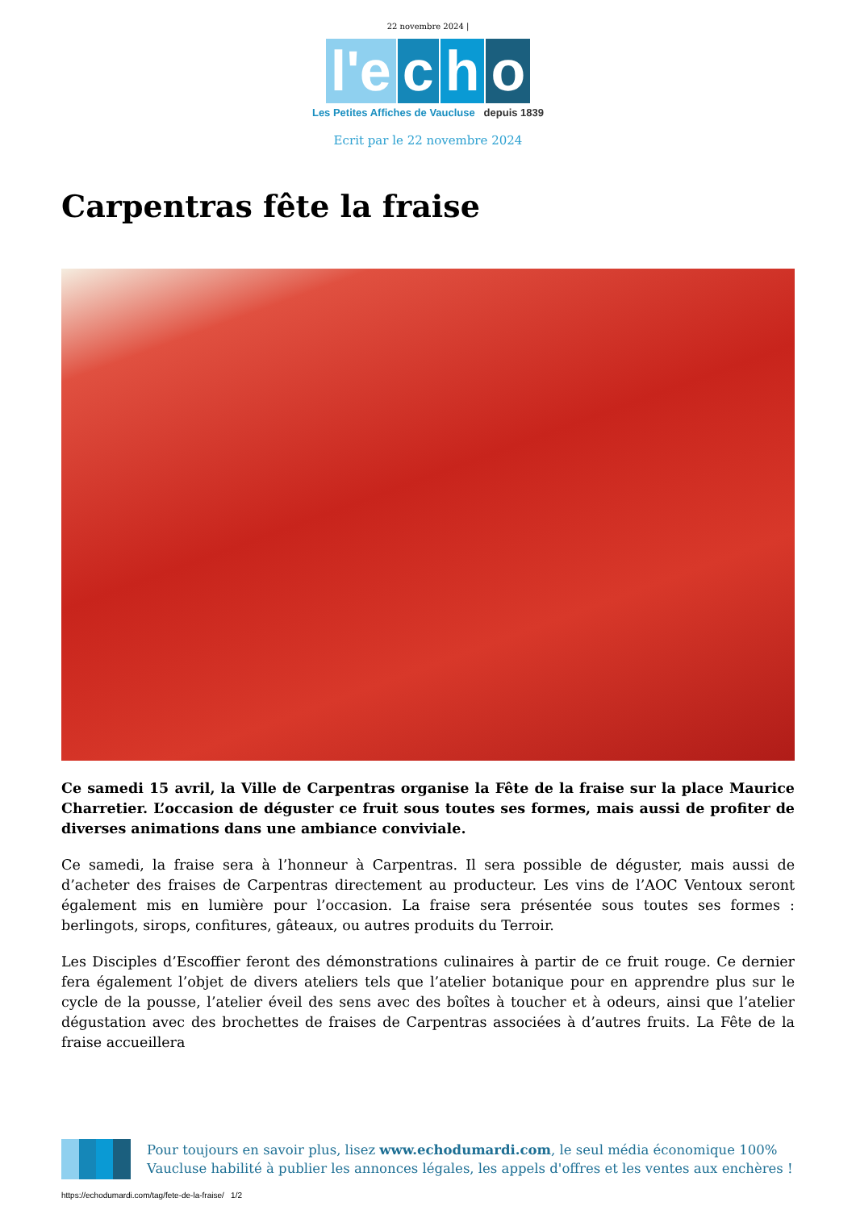22 novembre 2024 |
l'e c h o
Les Petites Affiches de Vaucluse depuis 1839
Ecrit par le 22 novembre 2024
Carpentras fête la fraise
Ce samedi 15 avril, la Ville de Carpentras organise la Fête de la fraise sur la place Maurice Charretier. L’occasion de déguster ce fruit sous toutes ses formes, mais aussi de profiter de diverses animations dans une ambiance conviviale.
Ce samedi, la fraise sera à l’honneur à Carpentras. Il sera possible de déguster, mais aussi de d’acheter des fraises de Carpentras directement au producteur. Les vins de l’AOC Ventoux seront également mis en lumière pour l’occasion. La fraise sera présentée sous toutes ses formes : berlingots, sirops, confitures, gâteaux, ou autres produits du Terroir.
Les Disciples d’Escoffier feront des démonstrations culinaires à partir de ce fruit rouge. Ce dernier fera également l’objet de divers ateliers tels que l’atelier botanique pour en apprendre plus sur le cycle de la pousse, l’atelier éveil des sens avec des boîtes à toucher et à odeurs, ainsi que l’atelier dégustation avec des brochettes de fraises de Carpentras associées à d’autres fruits. La Fête de la fraise accueillera
Pour toujours en savoir plus, lisez www.echodumardi.com, le seul média économique 100% Vaucluse habilité à publier les annonces légales, les appels d'offres et les ventes aux enchères !
https://echodumardi.com/tag/fete-de-la-fraise/ 1/2